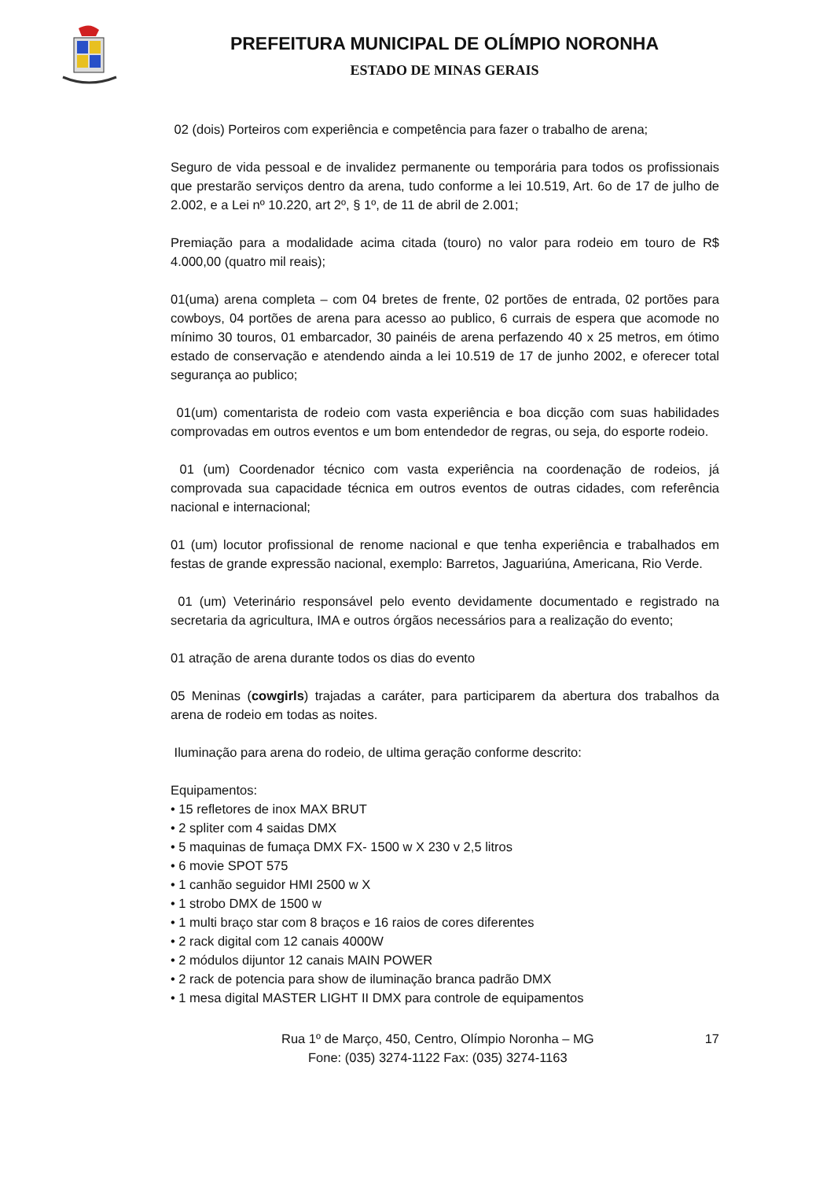PREFEITURA MUNICIPAL DE OLÍMPIO NORONHA
ESTADO DE MINAS GERAIS
02 (dois) Porteiros com experiência e competência para fazer o trabalho de arena;
Seguro de vida pessoal e de invalidez permanente ou temporária para todos os profissionais que prestarão serviços dentro da arena, tudo conforme a lei 10.519, Art. 6o de 17 de julho de 2.002, e a Lei nº 10.220, art 2º, § 1º, de 11 de abril de 2.001;
Premiação para a modalidade acima citada (touro) no valor para rodeio em touro de R$ 4.000,00 (quatro mil reais);
01(uma) arena completa – com 04 bretes de frente, 02 portões de entrada, 02 portões para cowboys, 04 portões de arena para acesso ao publico, 6 currais de espera que acomode no mínimo 30 touros, 01 embarcador, 30 painéis de arena perfazendo 40 x 25 metros, em ótimo estado de conservação e atendendo ainda a lei 10.519 de 17 de junho 2002, e oferecer total segurança ao publico;
01(um) comentarista de rodeio com vasta experiência e boa dicção com suas habilidades comprovadas em outros eventos e um bom entendedor de regras, ou seja, do esporte rodeio.
01 (um) Coordenador técnico com vasta experiência na coordenação de rodeios, já comprovada sua capacidade técnica em outros eventos de outras cidades, com referência nacional e internacional;
01 (um) locutor profissional de renome nacional e que tenha experiência e trabalhados em festas de grande expressão nacional, exemplo: Barretos, Jaguariúna, Americana, Rio Verde.
01 (um) Veterinário responsável pelo evento devidamente documentado e registrado na secretaria da agricultura, IMA e outros órgãos necessários para a realização do evento;
01 atração de arena durante todos os dias do evento
05 Meninas (cowgirls) trajadas a caráter, para participarem da abertura dos trabalhos da arena de rodeio em todas as noites.
Iluminação para arena do rodeio, de ultima geração conforme descrito:
Equipamentos:
• 15 refletores de inox MAX BRUT
• 2 spliter com 4 saidas DMX
• 5 maquinas de fumaça DMX FX- 1500 w X 230 v 2,5 litros
• 6 movie SPOT 575
• 1 canhão seguidor HMI 2500 w X
• 1 strobo DMX de 1500 w
• 1 multi braço star com 8 braços e 16 raios de cores diferentes
• 2 rack digital com 12 canais 4000W
• 2 módulos dijuntor 12 canais MAIN POWER
• 2 rack de potencia para show de iluminação branca padrão DMX
• 1 mesa digital MASTER LIGHT II DMX para controle de equipamentos
Rua 1º de Março, 450, Centro, Olímpio Noronha – MG
Fone: (035) 3274-1122 Fax: (035) 3274-1163
17